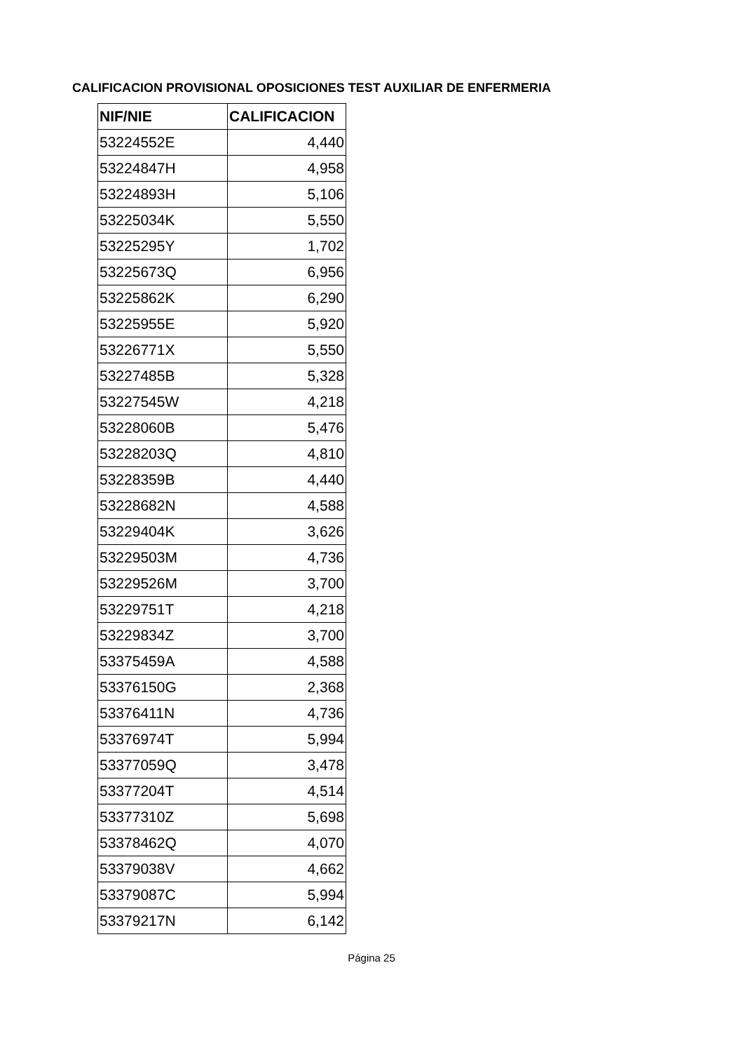CALIFICACION PROVISIONAL OPOSICIONES TEST AUXILIAR DE ENFERMERIA
| NIF/NIE | CALIFICACION |
| --- | --- |
| 53224552E | 4,440 |
| 53224847H | 4,958 |
| 53224893H | 5,106 |
| 53225034K | 5,550 |
| 53225295Y | 1,702 |
| 53225673Q | 6,956 |
| 53225862K | 6,290 |
| 53225955E | 5,920 |
| 53226771X | 5,550 |
| 53227485B | 5,328 |
| 53227545W | 4,218 |
| 53228060B | 5,476 |
| 53228203Q | 4,810 |
| 53228359B | 4,440 |
| 53228682N | 4,588 |
| 53229404K | 3,626 |
| 53229503M | 4,736 |
| 53229526M | 3,700 |
| 53229751T | 4,218 |
| 53229834Z | 3,700 |
| 53375459A | 4,588 |
| 53376150G | 2,368 |
| 53376411N | 4,736 |
| 53376974T | 5,994 |
| 53377059Q | 3,478 |
| 53377204T | 4,514 |
| 53377310Z | 5,698 |
| 53378462Q | 4,070 |
| 53379038V | 4,662 |
| 53379087C | 5,994 |
| 53379217N | 6,142 |
Página 25